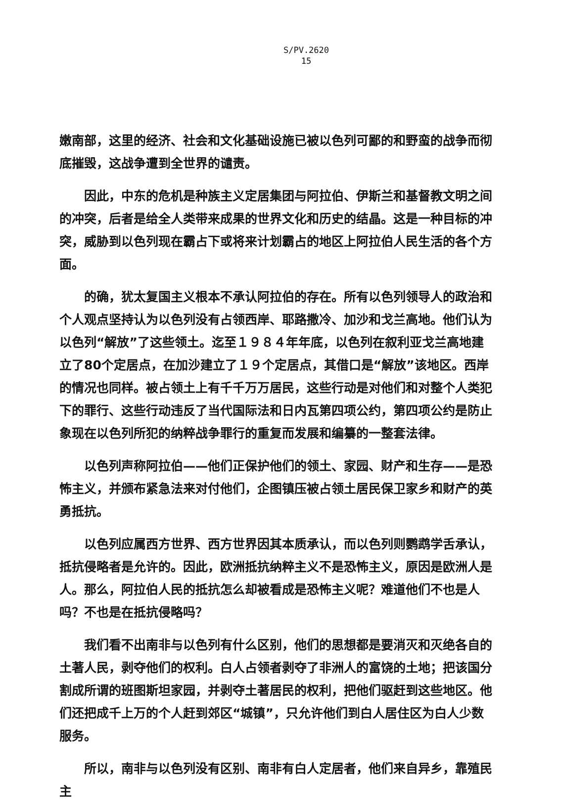S/PV.2620
15
嫩南部，这里的经济、社会和文化基础设施已被以色列可鄙的和野蛮的战争而彻底摧毁，这战争遭到全世界的谴责。
因此，中东的危机是种族主义定居集团与阿拉伯、伊斯兰和基督教文明之间的冲突，后者是给全人类带来成果的世界文化和历史的结晶。这是一种目标的冲突，威胁到以色列现在霸占下或将来计划霸占的地区上阿拉伯人民生活的各个方面。
的确，犹太复国主义根本不承认阿拉伯的存在。所有以色列领导人的政治和个人观点坚持认为以色列没有占领西岸、耶路撒冷、加沙和戈兰高地。他们认为以色列“解放”了这些领土。迄至１９８４年年底，以色列在叙利亚戈兰高地建立了80个定居点，在加沙建立了１９个定居点，其借口是“解放”该地区。西岸的情况也同样。被占领土上有千千万万居民，这些行动是对他们和对整个人类犯下的罪行、这些行动违反了当代国际法和日内瓦第四项公约，第四项公约是防止象现在以色列所犯的纳粹战争罪行的重复而发展和编纂的一整套法律。
以色列声称阿拉伯——他们正保护他们的领土、家园、财产和生存——是恐怖主义，并颁布紧急法来对付他们，企图镇压被占领土居民保卫家乡和财产的英勇抵抗。
以色列应属西方世界、西方世界因其本质承认，而以色列则鹦鹉学舌承认，抵抗侵略者是允许的。因此，欧洲抵抗纳粹主义不是恐怖主义，原因是欧洲人是人。那么，阿拉伯人民的抵抗怎么却被看成是恐怖主义呢？难道他们不也是人吗？不也是在抵抗侵略吗？
我们看不出南非与以色列有什么区别，他们的思想都是要消灭和灭绝各自的土著人民，剥夺他们的权利。白人占领者剥夺了非洲人的富饶的土地；把该国分割成所谓的班图斯坦家园，并剥夺土著居民的权利，把他们驱赶到这些地区。他们还把成千上万的个人赶到郊区“城镇”，只允许他们到白人居住区为白人少数服务。
所以，南非与以色列没有区别、南非有白人定居者，他们来自异乡，靠殖民主